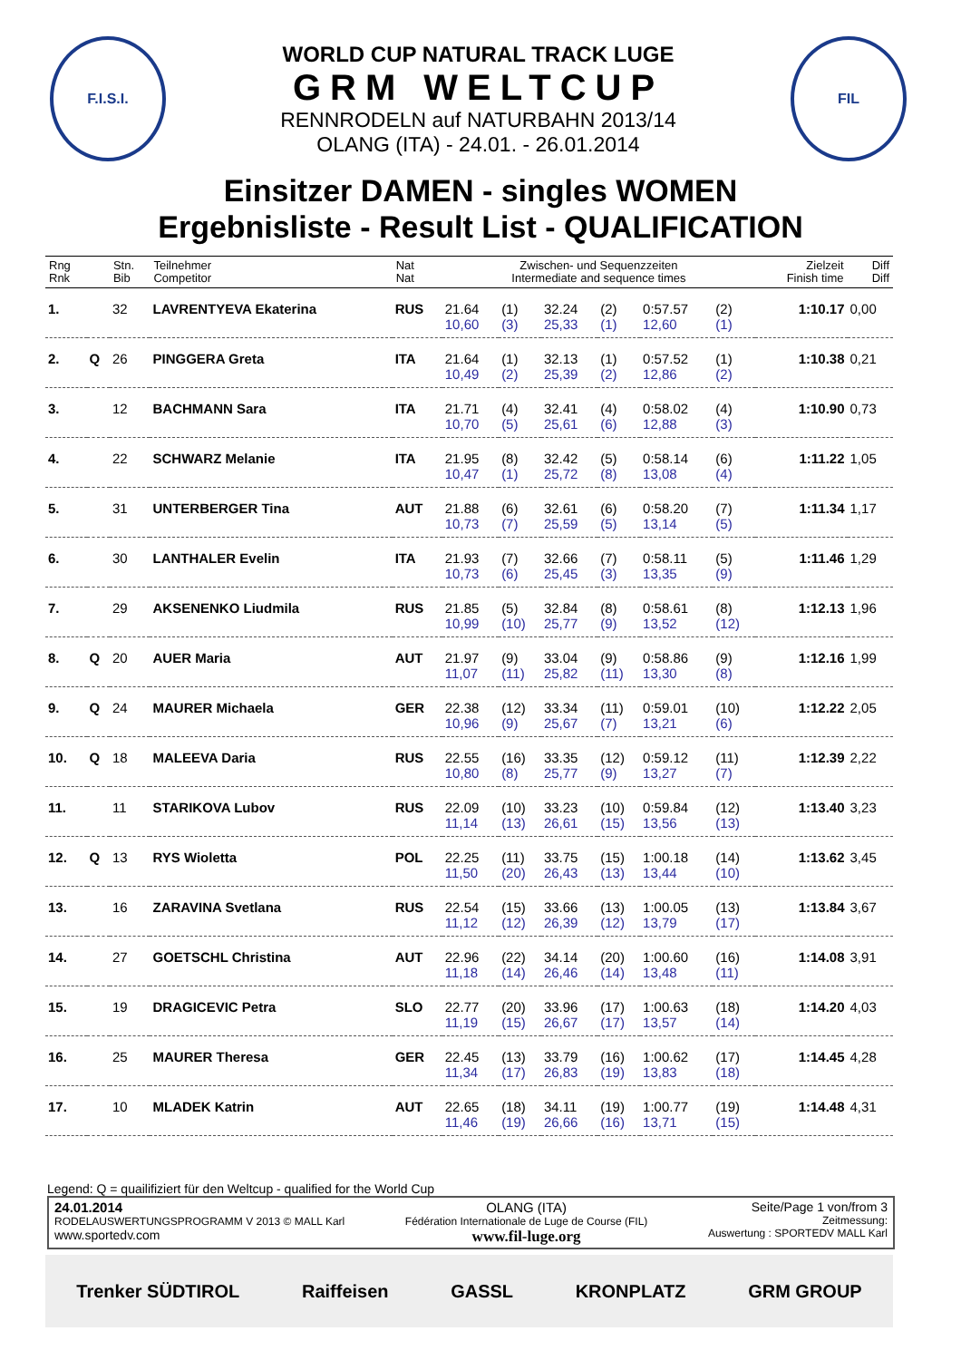F.I.S.I.
WORLD CUP NATURAL TRACK LUGE
GRM WELTCUP
RENNRODELN auf NATURBAHN 2013/14
OLANG (ITA) - 24.01. - 26.01.2014
FIL
Einsitzer DAMEN - singles WOMEN
Ergebnisliste - Result List - QUALIFICATION
| Rng Rnk | | Stn. Bib | Teilnehmer Competitor | Nat Nat | Zwischen- und Sequenzzeiten Intermediate and sequence times | | | | | | Zielzeit Finish time | Diff Diff |
| --- | --- | --- | --- | --- | --- | --- | --- | --- | --- | --- | --- | --- |
| 1. | | 32 | LAVRENTYEVA Ekaterina | RUS | 21.64 | (1) | 32.24 | (2) | 0:57.57 | (2) | 1:10.17 | 0,00 |
| | | | | | 10,60 | (3) | 25,33 | (1) | 12,60 | (1) | | |
| 2. | Q | 26 | PINGGERA Greta | ITA | 21.64 | (1) | 32.13 | (1) | 0:57.52 | (1) | 1:10.38 | 0,21 |
| | | | | | 10,49 | (2) | 25,39 | (2) | 12,86 | (2) | | |
| 3. | | 12 | BACHMANN Sara | ITA | 21.71 | (4) | 32.41 | (4) | 0:58.02 | (4) | 1:10.90 | 0,73 |
| | | | | | 10,70 | (5) | 25,61 | (6) | 12,88 | (3) | | |
| 4. | | 22 | SCHWARZ Melanie | ITA | 21.95 | (8) | 32.42 | (5) | 0:58.14 | (6) | 1:11.22 | 1,05 |
| | | | | | 10,47 | (1) | 25,72 | (8) | 13,08 | (4) | | |
| 5. | | 31 | UNTERBERGER Tina | AUT | 21.88 | (6) | 32.61 | (6) | 0:58.20 | (7) | 1:11.34 | 1,17 |
| | | | | | 10,73 | (7) | 25,59 | (5) | 13,14 | (5) | | |
| 6. | | 30 | LANTHALER Evelin | ITA | 21.93 | (7) | 32.66 | (7) | 0:58.11 | (5) | 1:11.46 | 1,29 |
| | | | | | 10,73 | (6) | 25,45 | (3) | 13,35 | (9) | | |
| 7. | | 29 | AKSENENKO Liudmila | RUS | 21.85 | (5) | 32.84 | (8) | 0:58.61 | (8) | 1:12.13 | 1,96 |
| | | | | | 10,99 | (10) | 25,77 | (9) | 13,52 | (12) | | |
| 8. | Q | 20 | AUER Maria | AUT | 21.97 | (9) | 33.04 | (9) | 0:58.86 | (9) | 1:12.16 | 1,99 |
| | | | | | 11,07 | (11) | 25,82 | (11) | 13,30 | (8) | | |
| 9. | Q | 24 | MAURER Michaela | GER | 22.38 | (12) | 33.34 | (11) | 0:59.01 | (10) | 1:12.22 | 2,05 |
| | | | | | 10,96 | (9) | 25,67 | (7) | 13,21 | (6) | | |
| 10. | Q | 18 | MALEEVA Daria | RUS | 22.55 | (16) | 33.35 | (12) | 0:59.12 | (11) | 1:12.39 | 2,22 |
| | | | | | 10,80 | (8) | 25,77 | (9) | 13,27 | (7) | | |
| 11. | | 11 | STARIKOVA Lubov | RUS | 22.09 | (10) | 33.23 | (10) | 0:59.84 | (12) | 1:13.40 | 3,23 |
| | | | | | 11,14 | (13) | 26,61 | (15) | 13,56 | (13) | | |
| 12. | Q | 13 | RYS Wioletta | POL | 22.25 | (11) | 33.75 | (15) | 1:00.18 | (14) | 1:13.62 | 3,45 |
| | | | | | 11,50 | (20) | 26,43 | (13) | 13,44 | (10) | | |
| 13. | | 16 | ZARAVINA Svetlana | RUS | 22.54 | (15) | 33.66 | (13) | 1:00.05 | (13) | 1:13.84 | 3,67 |
| | | | | | 11,12 | (12) | 26,39 | (12) | 13,79 | (17) | | |
| 14. | | 27 | GOETSCHL Christina | AUT | 22.96 | (22) | 34.14 | (20) | 1:00.60 | (16) | 1:14.08 | 3,91 |
| | | | | | 11,18 | (14) | 26,46 | (14) | 13,48 | (11) | | |
| 15. | | 19 | DRAGICEVIC Petra | SLO | 22.77 | (20) | 33.96 | (17) | 1:00.63 | (18) | 1:14.20 | 4,03 |
| | | | | | 11,19 | (15) | 26,67 | (17) | 13,57 | (14) | | |
| 16. | | 25 | MAURER Theresa | GER | 22.45 | (13) | 33.79 | (16) | 1:00.62 | (17) | 1:14.45 | 4,28 |
| | | | | | 11,34 | (17) | 26,83 | (19) | 13,83 | (18) | | |
| 17. | | 10 | MLADEK Katrin | AUT | 22.65 | (18) | 34.11 | (19) | 1:00.77 | (19) | 1:14.48 | 4,31 |
| | | | | | 11,46 | (19) | 26,66 | (16) | 13,71 | (15) | | |
Legend: Q = quailifiziert für den Weltcup - qualified for the World Cup
24.01.2014
RODELAUSWERTUNGSPROGRAMM V 2013 © MALL Karl
www.sportedv.com
OLANG (ITA)
Fédération Internationale de Luge de Course (FIL)
www.fil-luge.org
Seite/Page 1 von/from 3
Zeitmessung:
Auswertung : SPORTEDV MALL Karl
Trenker SÜDTIROL Raiffeisen GASSL KRONPLATZ GRM GROUP